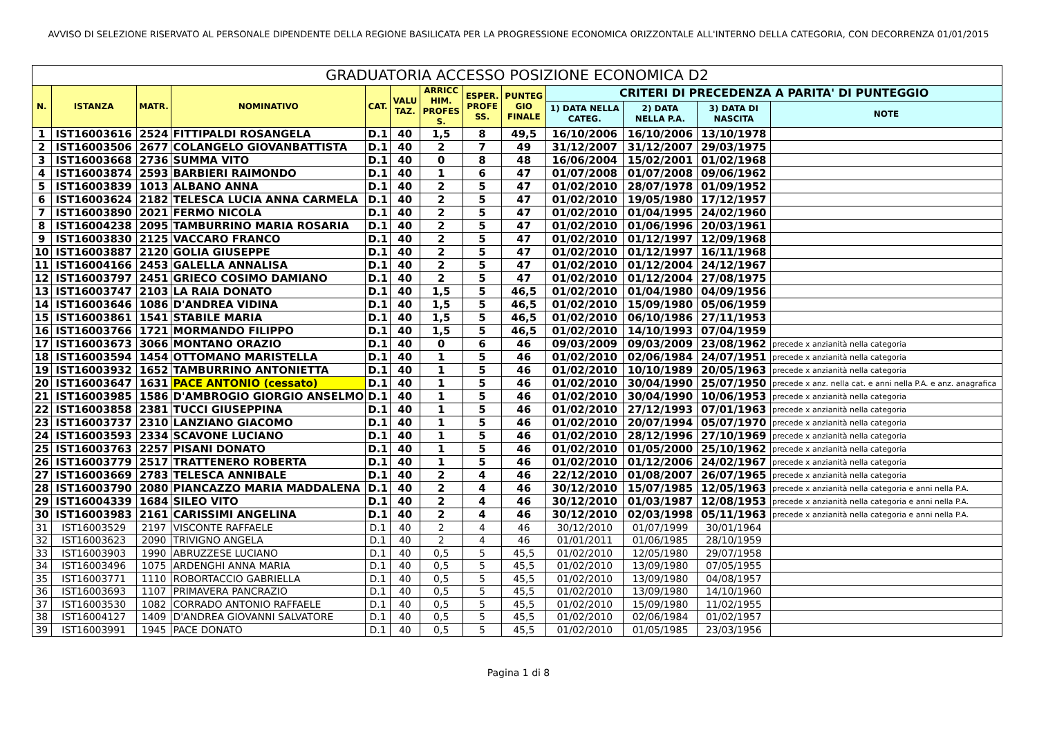AVVISO DI SELEZIONE RISERVATO AL PERSONALE DIPENDENTE DELLA REGIONE BASILICATA PER LA PROGRESSIONE ECONOMICA ORIZZONTALE ALL'INTERNO DELLA CATEGORIA, CON DECORRENZA 01/01/2015
| GRADUATORIA ACCESSO POSIZIONE ECONOMICA D2 | | | | | | | | | | | | |
| N. | ISTANZA | MATR. | NOMINATIVO | CAT. | VALU TAZ. | ARRICC HIM. PROFES S. | ESPER. PROFE SS. | PUNTEG GIO FINALE | CRITERI DI PRECEDENZA A PARITA' DI PUNTEGGIO | | | |
| | | | | | | | | | 1) DATA NELLA CATEG. | 2) DATA NELLA P.A. | 3) DATA DI NASCITA | NOTE |
| 1 | IST16003616 | 2524 | FITTIPALDI ROSANGELA | D.1 | 40 | 1,5 | 8 | 49,5 | 16/10/2006 | 16/10/2006 | 13/10/1978 | |
| 2 | IST16003506 | 2677 | COLANGELO GIOVANBATTISTA | D.1 | 40 | 2 | 7 | 49 | 31/12/2007 | 31/12/2007 | 29/03/1975 | |
| 3 | IST16003668 | 2736 | SUMMA VITO | D.1 | 40 | 0 | 8 | 48 | 16/06/2004 | 15/02/2001 | 01/02/1968 | |
| 4 | IST16003874 | 2593 | BARBIERI RAIMONDO | D.1 | 40 | 1 | 6 | 47 | 01/07/2008 | 01/07/2008 | 09/06/1962 | |
| 5 | IST16003839 | 1013 | ALBANO ANNA | D.1 | 40 | 2 | 5 | 47 | 01/02/2010 | 28/07/1978 | 01/09/1952 | |
| 6 | IST16003624 | 2182 | TELESCA LUCIA ANNA CARMELA | D.1 | 40 | 2 | 5 | 47 | 01/02/2010 | 19/05/1980 | 17/12/1957 | |
| 7 | IST16003890 | 2021 | FERMO NICOLA | D.1 | 40 | 2 | 5 | 47 | 01/02/2010 | 01/04/1995 | 24/02/1960 | |
| 8 | IST16004238 | 2095 | TAMBURRINO MARIA ROSARIA | D.1 | 40 | 2 | 5 | 47 | 01/02/2010 | 01/06/1996 | 20/03/1961 | |
| 9 | IST16003830 | 2125 | VACCARO FRANCO | D.1 | 40 | 2 | 5 | 47 | 01/02/2010 | 01/12/1997 | 12/09/1968 | |
| 10 | IST16003887 | 2120 | GOLIA GIUSEPPE | D.1 | 40 | 2 | 5 | 47 | 01/02/2010 | 01/12/1997 | 16/11/1968 | |
| 11 | IST16004166 | 2453 | GALELLA ANNALISA | D.1 | 40 | 2 | 5 | 47 | 01/02/2010 | 01/12/2004 | 24/12/1967 | |
| 12 | IST16003797 | 2451 | GRIECO COSIMO DAMIANO | D.1 | 40 | 2 | 5 | 47 | 01/02/2010 | 01/12/2004 | 27/08/1975 | |
| 13 | IST16003747 | 2103 | LA RAIA DONATO | D.1 | 40 | 1,5 | 5 | 46,5 | 01/02/2010 | 01/04/1980 | 04/09/1956 | |
| 14 | IST16003646 | 1086 | D'ANDREA VIDINA | D.1 | 40 | 1,5 | 5 | 46,5 | 01/02/2010 | 15/09/1980 | 05/06/1959 | |
| 15 | IST16003861 | 1541 | STABILE MARIA | D.1 | 40 | 1,5 | 5 | 46,5 | 01/02/2010 | 06/10/1986 | 27/11/1953 | |
| 16 | IST16003766 | 1721 | MORMANDO FILIPPO | D.1 | 40 | 1,5 | 5 | 46,5 | 01/02/2010 | 14/10/1993 | 07/04/1959 | |
| 17 | IST16003673 | 3066 | MONTANO ORAZIO | D.1 | 40 | 0 | 6 | 46 | 09/03/2009 | 09/03/2009 | 23/08/1962 | precede x anzianità nella categoria |
| 18 | IST16003594 | 1454 | OTTOMANO MARISTELLA | D.1 | 40 | 1 | 5 | 46 | 01/02/2010 | 02/06/1984 | 24/07/1951 | precede x anzianità nella categoria |
| 19 | IST16003932 | 1652 | TAMBURRINO ANTONIETTA | D.1 | 40 | 1 | 5 | 46 | 01/02/2010 | 10/10/1989 | 20/05/1963 | precede x anzianità nella categoria |
| 20 | IST16003647 | 1631 | PACE ANTONIO (cessato) | D.1 | 40 | 1 | 5 | 46 | 01/02/2010 | 30/04/1990 | 25/07/1950 | precede x anz. nella cat. e anni nella P.A. e anz. anagrafica |
| 21 | IST16003985 | 1586 | D'AMBROGIO GIORGIO ANSELMO | D.1 | 40 | 1 | 5 | 46 | 01/02/2010 | 30/04/1990 | 10/06/1953 | precede x anzianità nella categoria |
| 22 | IST16003858 | 2381 | TUCCI GIUSEPPINA | D.1 | 40 | 1 | 5 | 46 | 01/02/2010 | 27/12/1993 | 07/01/1963 | precede x anzianità nella categoria |
| 23 | IST16003737 | 2310 | LANZIANO GIACOMO | D.1 | 40 | 1 | 5 | 46 | 01/02/2010 | 20/07/1994 | 05/07/1970 | precede x anzianità nella categoria |
| 24 | IST16003593 | 2334 | SCAVONE LUCIANO | D.1 | 40 | 1 | 5 | 46 | 01/02/2010 | 28/12/1996 | 27/10/1969 | precede x anzianità nella categoria |
| 25 | IST16003763 | 2257 | PISANI DONATO | D.1 | 40 | 1 | 5 | 46 | 01/02/2010 | 01/05/2000 | 25/10/1962 | precede x anzianità nella categoria |
| 26 | IST16003779 | 2517 | TRATTENERO ROBERTA | D.1 | 40 | 1 | 5 | 46 | 01/02/2010 | 01/12/2006 | 24/02/1967 | precede x anzianità nella categoria |
| 27 | IST16003669 | 2783 | TELESCA ANNIBALE | D.1 | 40 | 2 | 4 | 46 | 22/12/2010 | 01/08/2007 | 26/07/1965 | precede x anzianità nella categoria |
| 28 | IST16003790 | 2080 | PIANCAZZO MARIA MADDALENA | D.1 | 40 | 2 | 4 | 46 | 30/12/2010 | 15/07/1985 | 12/05/1963 | precede x anzianità nella categoria e anni nella P.A. |
| 29 | IST16004339 | 1684 | SILEO VITO | D.1 | 40 | 2 | 4 | 46 | 30/12/2010 | 01/03/1987 | 12/08/1953 | precede x anzianità nella categoria e anni nella P.A. |
| 30 | IST16003983 | 2161 | CARISSIMI ANGELINA | D.1 | 40 | 2 | 4 | 46 | 30/12/2010 | 02/03/1998 | 05/11/1963 | precede x anzianità nella categoria e anni nella P.A. |
| 31 | IST16003529 | 2197 | VISCONTE RAFFAELE | D.1 | 40 | 2 | 4 | 46 | 30/12/2010 | 01/07/1999 | 30/01/1964 | |
| 32 | IST16003623 | 2090 | TRIVIGNO ANGELA | D.1 | 40 | 2 | 4 | 46 | 01/01/2011 | 01/06/1985 | 28/10/1959 | |
| 33 | IST16003903 | 1990 | ABRUZZESE LUCIANO | D.1 | 40 | 0,5 | 5 | 45,5 | 01/02/2010 | 12/05/1980 | 29/07/1958 | |
| 34 | IST16003496 | 1075 | ARDENGHI ANNA MARIA | D.1 | 40 | 0,5 | 5 | 45,5 | 01/02/2010 | 13/09/1980 | 07/05/1955 | |
| 35 | IST16003771 | 1110 | ROBORTACCIO GABRIELLA | D.1 | 40 | 0,5 | 5 | 45,5 | 01/02/2010 | 13/09/1980 | 04/08/1957 | |
| 36 | IST16003693 | 1107 | PRIMAVERA PANCRAZIO | D.1 | 40 | 0,5 | 5 | 45,5 | 01/02/2010 | 13/09/1980 | 14/10/1960 | |
| 37 | IST16003530 | 1082 | CORRADO ANTONIO RAFFAELE | D.1 | 40 | 0,5 | 5 | 45,5 | 01/02/2010 | 15/09/1980 | 11/02/1955 | |
| 38 | IST16004127 | 1409 | D'ANDREA GIOVANNI SALVATORE | D.1 | 40 | 0,5 | 5 | 45,5 | 01/02/2010 | 02/06/1984 | 01/02/1957 | |
| 39 | IST16003991 | 1945 | PACE DONATO | D.1 | 40 | 0,5 | 5 | 45,5 | 01/02/2010 | 01/05/1985 | 23/03/1956 | |
Pagina 1 di 8